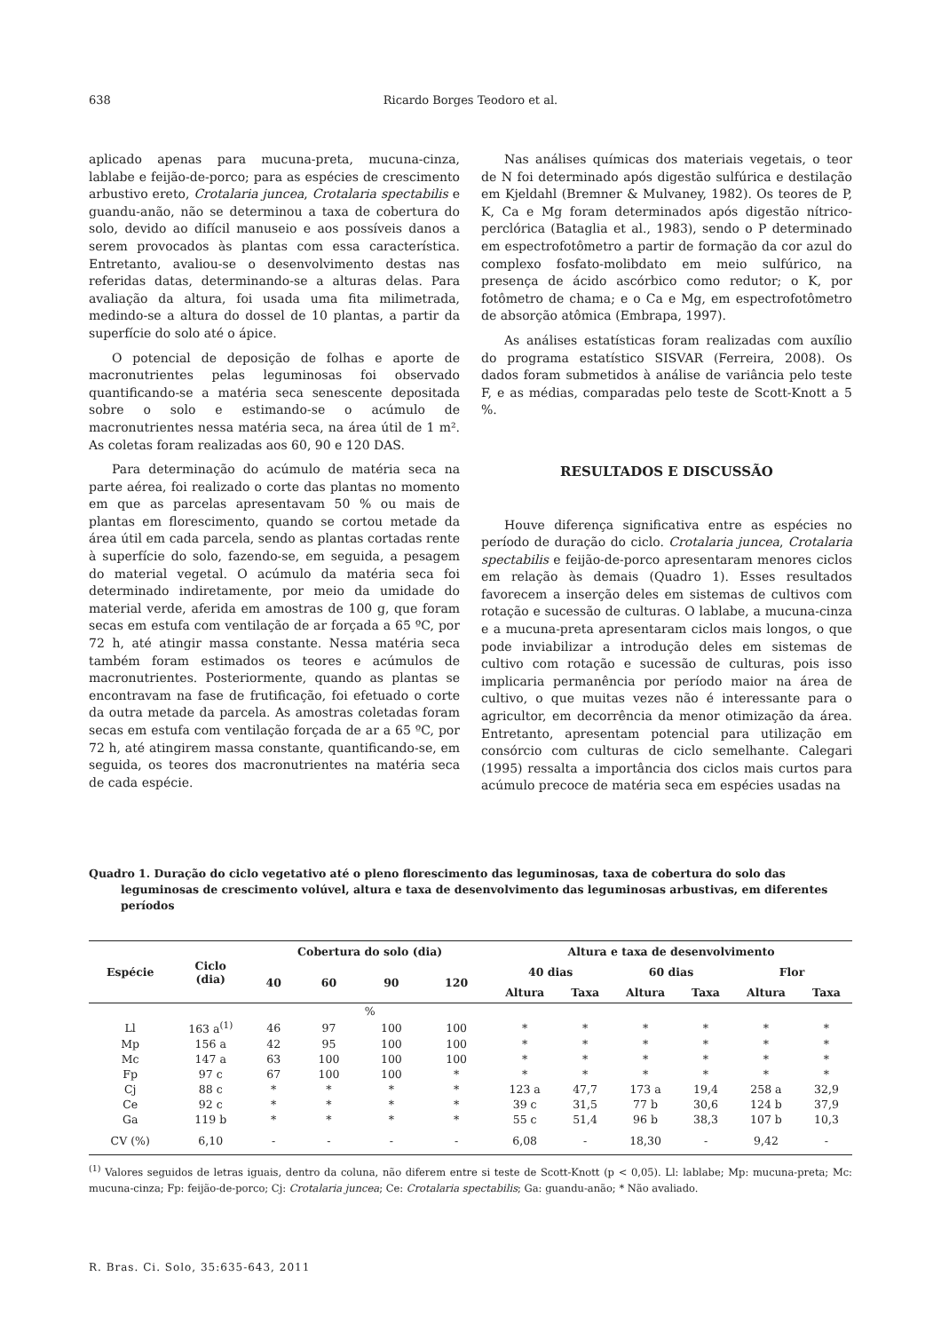638
Ricardo Borges Teodoro et al.
aplicado apenas para mucuna-preta, mucuna-cinza, lablabe e feijão-de-porco; para as espécies de crescimento arbustivo ereto, Crotalaria juncea, Crotalaria spectabilis e guandu-anão, não se determinou a taxa de cobertura do solo, devido ao difícil manuseio e aos possíveis danos a serem provocados às plantas com essa característica. Entretanto, avaliou-se o desenvolvimento destas nas referidas datas, determinando-se a alturas delas. Para avaliação da altura, foi usada uma fita milimetrada, medindo-se a altura do dossel de 10 plantas, a partir da superfície do solo até o ápice.
O potencial de deposição de folhas e aporte de macronutrientes pelas leguminosas foi observado quantificando-se a matéria seca senescente depositada sobre o solo e estimando-se o acúmulo de macronutrientes nessa matéria seca, na área útil de 1 m². As coletas foram realizadas aos 60, 90 e 120 DAS.
Para determinação do acúmulo de matéria seca na parte aérea, foi realizado o corte das plantas no momento em que as parcelas apresentavam 50 % ou mais de plantas em florescimento, quando se cortou metade da área útil em cada parcela, sendo as plantas cortadas rente à superfície do solo, fazendo-se, em seguida, a pesagem do material vegetal. O acúmulo da matéria seca foi determinado indiretamente, por meio da umidade do material verde, aferida em amostras de 100 g, que foram secas em estufa com ventilação de ar forçada a 65 ºC, por 72 h, até atingir massa constante. Nessa matéria seca também foram estimados os teores e acúmulos de macronutrientes. Posteriormente, quando as plantas se encontravam na fase de frutificação, foi efetuado o corte da outra metade da parcela. As amostras coletadas foram secas em estufa com ventilação forçada de ar a 65 ºC, por 72 h, até atingirem massa constante, quantificando-se, em seguida, os teores dos macronutrientes na matéria seca de cada espécie.
Nas análises químicas dos materiais vegetais, o teor de N foi determinado após digestão sulfúrica e destilação em Kjeldahl (Bremner & Mulvaney, 1982). Os teores de P, K, Ca e Mg foram determinados após digestão nítrico-perclórica (Bataglia et al., 1983), sendo o P determinado em espectrofotômetro a partir de formação da cor azul do complexo fosfato-molibdato em meio sulfúrico, na presença de ácido ascórbico como redutor; o K, por fotômetro de chama; e o Ca e Mg, em espectrofotômetro de absorção atômica (Embrapa, 1997).
As análises estatísticas foram realizadas com auxílio do programa estatístico SISVAR (Ferreira, 2008). Os dados foram submetidos à análise de variância pelo teste F, e as médias, comparadas pelo teste de Scott-Knott a 5 %.
RESULTADOS E DISCUSSÃO
Houve diferença significativa entre as espécies no período de duração do ciclo. Crotalaria juncea, Crotalaria spectabilis e feijão-de-porco apresentaram menores ciclos em relação às demais (Quadro 1). Esses resultados favorecem a inserção deles em sistemas de cultivos com rotação e sucessão de culturas. O lablabe, a mucuna-cinza e a mucuna-preta apresentaram ciclos mais longos, o que pode inviabilizar a introdução deles em sistemas de cultivo com rotação e sucessão de culturas, pois isso implicaria permanência por período maior na área de cultivo, o que muitas vezes não é interessante para o agricultor, em decorrência da menor otimização da área. Entretanto, apresentam potencial para utilização em consórcio com culturas de ciclo semelhante. Calegari (1995) ressalta a importância dos ciclos mais curtos para acúmulo precoce de matéria seca em espécies usadas na
Quadro 1. Duração do ciclo vegetativo até o pleno florescimento das leguminosas, taxa de cobertura do solo das leguminosas de crescimento volúvel, altura e taxa de desenvolvimento das leguminosas arbustivas, em diferentes períodos
| Espécie | Ciclo (dia) | Cobertura do solo (dia) | | | | Altura e taxa de desenvolvimento | | | | | |
| --- | --- | --- | --- | --- | --- | --- | --- | --- | --- | --- | --- |
| | | 40 | 60 | 90 | 120 | 40 dias | | 60 dias | | Flor | |
| | | | | | | Altura | Taxa | Altura | Taxa | Altura | Taxa |
| | | % | | | | | | | | | |
| Ll | 163 a<sup>(1)</sup> | 46 | 97 | 100 | 100 | * | * | * | * | * | * |
| Mp | 156 a | 42 | 95 | 100 | 100 | * | * | * | * | * | * |
| Mc | 147 a | 63 | 100 | 100 | 100 | * | * | * | * | * | * |
| Fp | 97 c | 67 | 100 | 100 | * | * | * | * | * | * | * |
| Cj | 88 c | * | * | * | * | 123 a | 47,7 | 173 a | 19,4 | 258 a | 32,9 |
| Ce | 92 c | * | * | * | * | 39 c | 31,5 | 77 b | 30,6 | 124 b | 37,9 |
| Ga | 119 b | * | * | * | * | 55 c | 51,4 | 96 b | 38,3 | 107 b | 10,3 |
| CV (%) | 6,10 | - | - | - | - | 6,08 | - | 18,30 | - | 9,42 | - |
<sup>(1)</sup> Valores seguidos de letras iguais, dentro da coluna, não diferem entre si teste de Scott-Knott (p < 0,05). Ll: lablabe; Mp: mucuna-preta; Mc: mucuna-cinza; Fp: feijão-de-porco; Cj: Crotalaria juncea; Ce: Crotalaria spectabilis; Ga: guandu-anão; * Não avaliado.
R. Bras. Ci. Solo, 35:635-643, 2011